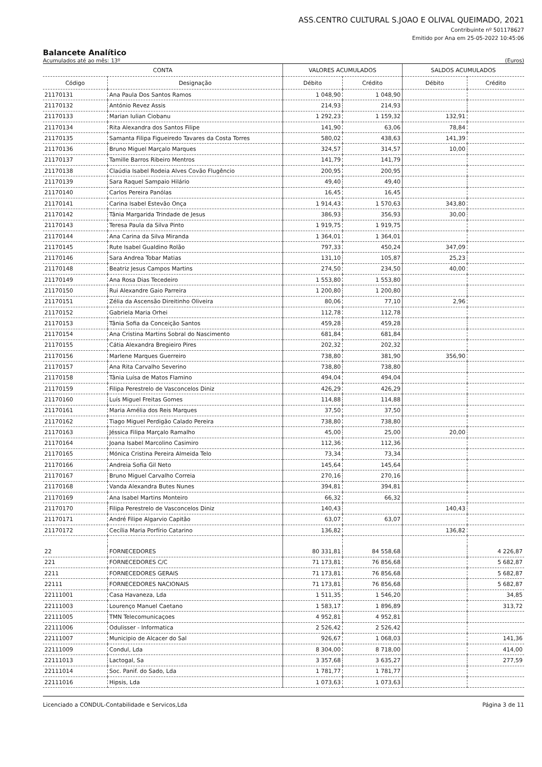ASS.CENTRO CULTURAL S.JOAO E OLIVAL QUEIMADO, 2021
Contribuinte nº 501178627
Emitido por Ana em 25-05-2022 10:45:06
Balancete Analítico
Acumulados até ao mês: 13º (Euros)
| CONTA | | VALORES ACUMULADOS | | SALDOS ACUMULADOS | |
| --- | --- | --- | --- | --- | --- |
| Código | Designação | Débito | Crédito | Débito | Crédito |
| 21170131 | Ana Paula Dos Santos Ramos | 1 048,90 | 1 048,90 | | |
| 21170132 | António Revez Assis | 214,93 | 214,93 | | |
| 21170133 | Marian Iulian Ciobanu | 1 292,23 | 1 159,32 | 132,91 | |
| 21170134 | Rita Alexandra dos Santos Filipe | 141,90 | 63,06 | 78,84 | |
| 21170135 | Samanta Filipa Figueiredo Tavares da Costa Torres | 580,02 | 438,63 | 141,39 | |
| 21170136 | Bruno Miguel Marçalo Marques | 324,57 | 314,57 | 10,00 | |
| 21170137 | Tamille Barros Ribeiro Mentros | 141,79 | 141,79 | | |
| 21170138 | Claúdia Isabel Rodeia Alves Covão Flugêncio | 200,95 | 200,95 | | |
| 21170139 | Sara Raquel Sampaio Hilário | 49,40 | 49,40 | | |
| 21170140 | Carlos Pereira Panólas | 16,45 | 16,45 | | |
| 21170141 | Carina Isabel Estevão Onça | 1 914,43 | 1 570,63 | 343,80 | |
| 21170142 | Tânia Margarida Trindade de Jesus | 386,93 | 356,93 | 30,00 | |
| 21170143 | Teresa Paula da Silva Pinto | 1 919,75 | 1 919,75 | | |
| 21170144 | Ana Carina da Silva Miranda | 1 364,01 | 1 364,01 | | |
| 21170145 | Rute Isabel Gualdino Rolão | 797,33 | 450,24 | 347,09 | |
| 21170146 | Sara Andrea Tobar Matias | 131,10 | 105,87 | 25,23 | |
| 21170148 | Beatriz Jesus Campos Martins | 274,50 | 234,50 | 40,00 | |
| 21170149 | Ana Rosa Dias Tecedeiro | 1 553,80 | 1 553,80 | | |
| 21170150 | Rui Alexandre Gaio Parreira | 1 200,80 | 1 200,80 | | |
| 21170151 | Zélia da Ascensão Direitinho Oliveira | 80,06 | 77,10 | 2,96 | |
| 21170152 | Gabriela Maria Orhei | 112,78 | 112,78 | | |
| 21170153 | Tânia Sofia da Conceição Santos | 459,28 | 459,28 | | |
| 21170154 | Ana Cristina Martins Sobral do Nascimento | 681,84 | 681,84 | | |
| 21170155 | Cátia Alexandra Bregieiro Pires | 202,32 | 202,32 | | |
| 21170156 | Marlene Marques Guerreiro | 738,80 | 381,90 | 356,90 | |
| 21170157 | Ana Rita Carvalho Severino | 738,80 | 738,80 | | |
| 21170158 | Tânia Luísa de Matos Flamino | 494,04 | 494,04 | | |
| 21170159 | Filipa Perestrelo de Vasconcelos Diniz | 426,29 | 426,29 | | |
| 21170160 | Luís Miguel Freitas Gomes | 114,88 | 114,88 | | |
| 21170161 | Maria Amélia dos Reis Marques | 37,50 | 37,50 | | |
| 21170162 | Tiago Miguel Perdigão Calado Pereira | 738,80 | 738,80 | | |
| 21170163 | Jéssica Filipa Marçalo Ramalho | 45,00 | 25,00 | 20,00 | |
| 21170164 | Joana Isabel Marcolino Casimiro | 112,36 | 112,36 | | |
| 21170165 | Mónica Cristina Pereira Almeida Telo | 73,34 | 73,34 | | |
| 21170166 | Andreia Sofia Gil Neto | 145,64 | 145,64 | | |
| 21170167 | Bruno Miguel Carvalho Correia | 270,16 | 270,16 | | |
| 21170168 | Vanda Alexandra Butes Nunes | 394,81 | 394,81 | | |
| 21170169 | Ana Isabel Martins Monteiro | 66,32 | 66,32 | | |
| 21170170 | Filipa Perestrelo de Vasconcelos Diniz | 140,43 | | 140,43 | |
| 21170171 | André Filipe Algarvio Capitão | 63,07 | 63,07 | | |
| 21170172 | Cecília Maria Porfírio Catarino | 136,82 | | 136,82 | |
| 22 | FORNECEDORES | 80 331,81 | 84 558,68 | | 4 226,87 |
| 221 | FORNECEDORES C/C | 71 173,81 | 76 856,68 | | 5 682,87 |
| 2211 | FORNECEDORES GERAIS | 71 173,81 | 76 856,68 | | 5 682,87 |
| 22111 | FORNECEDORES NACIONAIS | 71 173,81 | 76 856,68 | | 5 682,87 |
| 22111001 | Casa Havaneza, Lda | 1 511,35 | 1 546,20 | | 34,85 |
| 22111003 | Lourenço Manuel Caetano | 1 583,17 | 1 896,89 | | 313,72 |
| 22111005 | TMN Telecomunicaçoes | 4 952,81 | 4 952,81 | | |
| 22111006 | Odulisser - Informatica | 2 526,42 | 2 526,42 | | |
| 22111007 | Municipio de Alcacer do Sal | 926,67 | 1 068,03 | | 141,36 |
| 22111009 | Condul, Lda | 8 304,00 | 8 718,00 | | 414,00 |
| 22111013 | Lactogal, Sa | 3 357,68 | 3 635,27 | | 277,59 |
| 22111014 | Soc. Panif. do Sado, Lda | 1 781,77 | 1 781,77 | | |
| 22111016 | Hipsis, Lda | 1 073,63 | 1 073,63 | | |
Licenciado a CONDUL-Contabilidade e Servicos,Lda Página 3 de 11